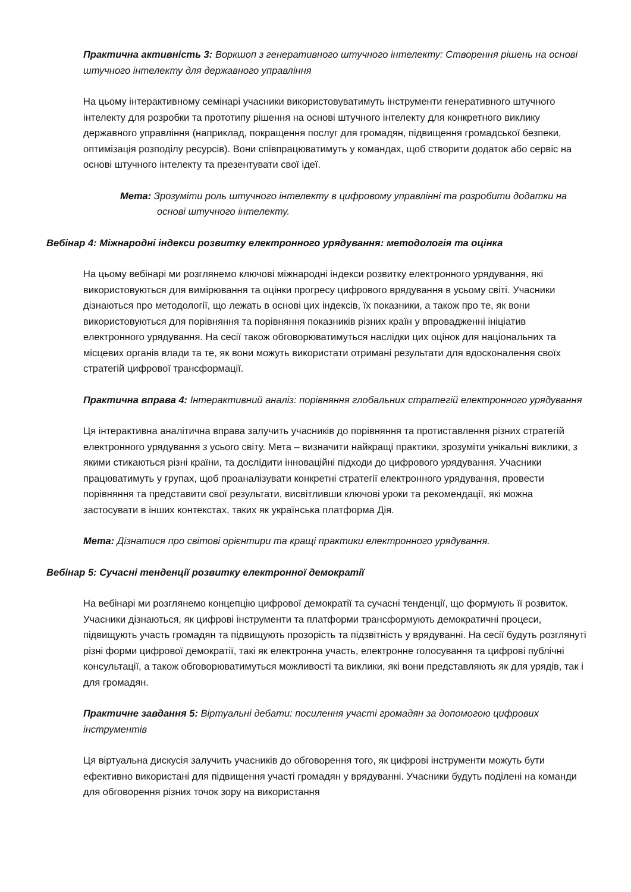Практична активність 3: Воркшоп з генеративного штучного інтелекту: Створення рішень на основі штучного інтелекту для державного управління
На цьому інтерактивному семінарі учасники використовуватимуть інструменти генеративного штучного інтелекту для розробки та прототипу рішення на основі штучного інтелекту для конкретного виклику державного управління (наприклад, покращення послуг для громадян, підвищення громадської безпеки, оптимізація розподілу ресурсів). Вони співпрацюватимуть у командах, щоб створити додаток або сервіс на основі штучного інтелекту та презентувати свої ідеї.
Мета: Зрозуміти роль штучного інтелекту в цифровому управлінні та розробити додатки на основі штучного інтелекту.
Вебінар 4: Міжнародні індекси розвитку електронного урядування: методологія та оцінка
На цьому вебінарі ми розглянемо ключові міжнародні індекси розвитку електронного урядування, які використовуються для вимірювання та оцінки прогресу цифрового врядування в усьому світі. Учасники дізнаються про методології, що лежать в основі цих індексів, їх показники, а також про те, як вони використовуються для порівняння та порівняння показників різних країн у впровадженні ініціатив електронного урядування. На сесії також обговорюватимуться наслідки цих оцінок для національних та місцевих органів влади та те, як вони можуть використати отримані результати для вдосконалення своїх стратегій цифрової трансформації.
Практична вправа 4: Інтерактивний аналіз: порівняння глобальних стратегій електронного урядування
Ця інтерактивна аналітична вправа залучить учасників до порівняння та протиставлення різних стратегій електронного урядування з усього світу. Мета – визначити найкращі практики, зрозуміти унікальні виклики, з якими стикаються різні країни, та дослідити інноваційні підходи до цифрового урядування. Учасники працюватимуть у групах, щоб проаналізувати конкретні стратегії електронного урядування, провести порівняння та представити свої результати, висвітливши ключові уроки та рекомендації, які можна застосувати в інших контекстах, таких як українська платформа Дія.
Мета: Дізнатися про світові орієнтири та кращі практики електронного урядування.
Вебінар 5: Сучасні тенденції розвитку електронної демократії
На вебінарі ми розглянемо концепцію цифрової демократії та сучасні тенденції, що формують її розвиток. Учасники дізнаються, як цифрові інструменти та платформи трансформують демократичні процеси, підвищують участь громадян та підвищують прозорість та підзвітність у врядуванні. На сесії будуть розглянуті різні форми цифрової демократії, такі як електронна участь, електронне голосування та цифрові публічні консультації, а також обговорюватимуться можливості та виклики, які вони представляють як для урядів, так і для громадян.
Практичне завдання 5: Віртуальні дебати: посилення участі громадян за допомогою цифрових інструментів
Ця віртуальна дискусія залучить учасників до обговорення того, як цифрові інструменти можуть бути ефективно використані для підвищення участі громадян у врядуванні. Учасники будуть поділені на команди для обговорення різних точок зору на використання